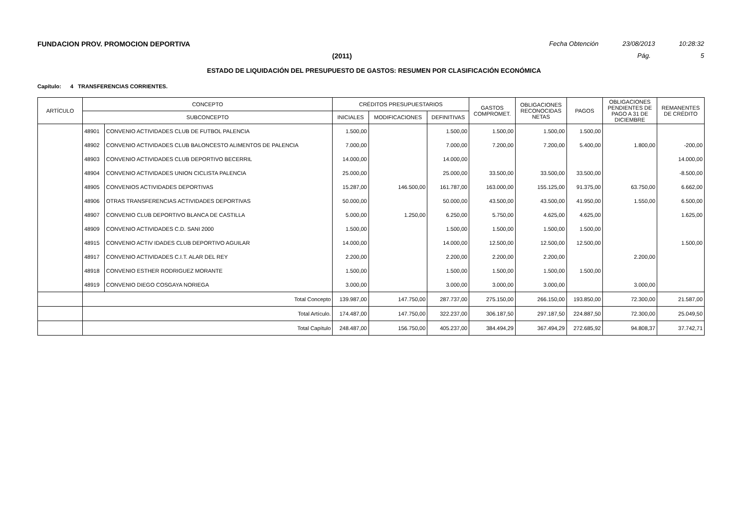FUNDACION PROV. PROMOCION DEPORTIVA Fecha Obtención 23/08/2013 10:28:32
(2011) Pág. 5
ESTADO DE LIQUIDACIÓN DEL PRESUPUESTO DE GASTOS: RESUMEN POR CLASIFICACIÓN ECONÓMICA
Capítulo: 4 TRANSFERENCIAS CORRIENTES.
| ARTÍCULO | CONCEPTO | | CRÉDITOS PRESUPUESTARIOS | | | GASTOS COMPROMET. | OBLIGACIONES RECONOCIDAS NETAS | PAGOS | OBLIGACIONES PENDIENTES DE PAGO A 31 DE DICIEMBRE | REMANENTES DE CRÉDITO |
| --- | --- | --- | --- | --- | --- | --- | --- | --- | --- | --- |
| | SUBCONCEPTO | | INICIALES | MODIFICACIONES | DEFINITIVAS | | | | | |
| | 48901 | CONVENIO ACTIVIDADES CLUB DE FUTBOL PALENCIA | 1.500,00 | | 1.500,00 | 1.500,00 | 1.500,00 | 1.500,00 | | |
| | 48902 | CONVENIO ACTIVIDADES CLUB BALONCESTO ALIMENTOS DE PALENCIA | 7.000,00 | | 7.000,00 | 7.200,00 | 7.200,00 | 5.400,00 | 1.800,00 | -200,00 |
| | 48903 | CONVENIO ACTIVIDADES CLUB DEPORTIVO BECERRIL | 14.000,00 | | 14.000,00 | | | | | 14.000,00 |
| | 48904 | CONVENIO ACTIVIDADES UNION CICLISTA PALENCIA | 25.000,00 | | 25.000,00 | 33.500,00 | 33.500,00 | 33.500,00 | | -8.500,00 |
| | 48905 | CONVENIOS ACTIVIDADES DEPORTIVAS | 15.287,00 | 146.500,00 | 161.787,00 | 163.000,00 | 155.125,00 | 91.375,00 | 63.750,00 | 6.662,00 |
| | 48906 | OTRAS TRANSFERENCIAS ACTIVIDADES DEPORTIVAS | 50.000,00 | | 50.000,00 | 43.500,00 | 43.500,00 | 41.950,00 | 1.550,00 | 6.500,00 |
| | 48907 | CONVENIO CLUB DEPORTIVO BLANCA DE CASTILLA | 5.000,00 | 1.250,00 | 6.250,00 | 5.750,00 | 4.625,00 | 4.625,00 | | 1.625,00 |
| | 48909 | CONVENIO ACTIVIDADES C.D. SANI 2000 | 1.500,00 | | 1.500,00 | 1.500,00 | 1.500,00 | 1.500,00 | | |
| | 48915 | CONVENIO ACTIV IDADES CLUB DEPORTIVO AGUILAR | 14.000,00 | | 14.000,00 | 12.500,00 | 12.500,00 | 12.500,00 | | 1.500,00 |
| | 48917 | CONVENIO ACTIVIDADES C.I.T. ALAR DEL REY | 2.200,00 | | 2.200,00 | 2.200,00 | 2.200,00 | | 2.200,00 | |
| | 48918 | CONVENIO ESTHER RODRIGUEZ MORANTE | 1.500,00 | | 1.500,00 | 1.500,00 | 1.500,00 | 1.500,00 | | |
| | 48919 | CONVENIO DIEGO COSGAYA NORIEGA | 3.000,00 | | 3.000,00 | 3.000,00 | 3.000,00 | | 3.000,00 | |
| | Total Concepto | | 139.987,00 | 147.750,00 | 287.737,00 | 275.150,00 | 266.150,00 | 193.850,00 | 72.300,00 | 21.587,00 |
| | Total Artículo. | | 174.487,00 | 147.750,00 | 322.237,00 | 306.187,50 | 297.187,50 | 224.887,50 | 72.300,00 | 25.049,50 |
| | Total Capítulo | | 248.487,00 | 156.750,00 | 405.237,00 | 384.494,29 | 367.494,29 | 272.685,92 | 94.808,37 | 37.742,71 |